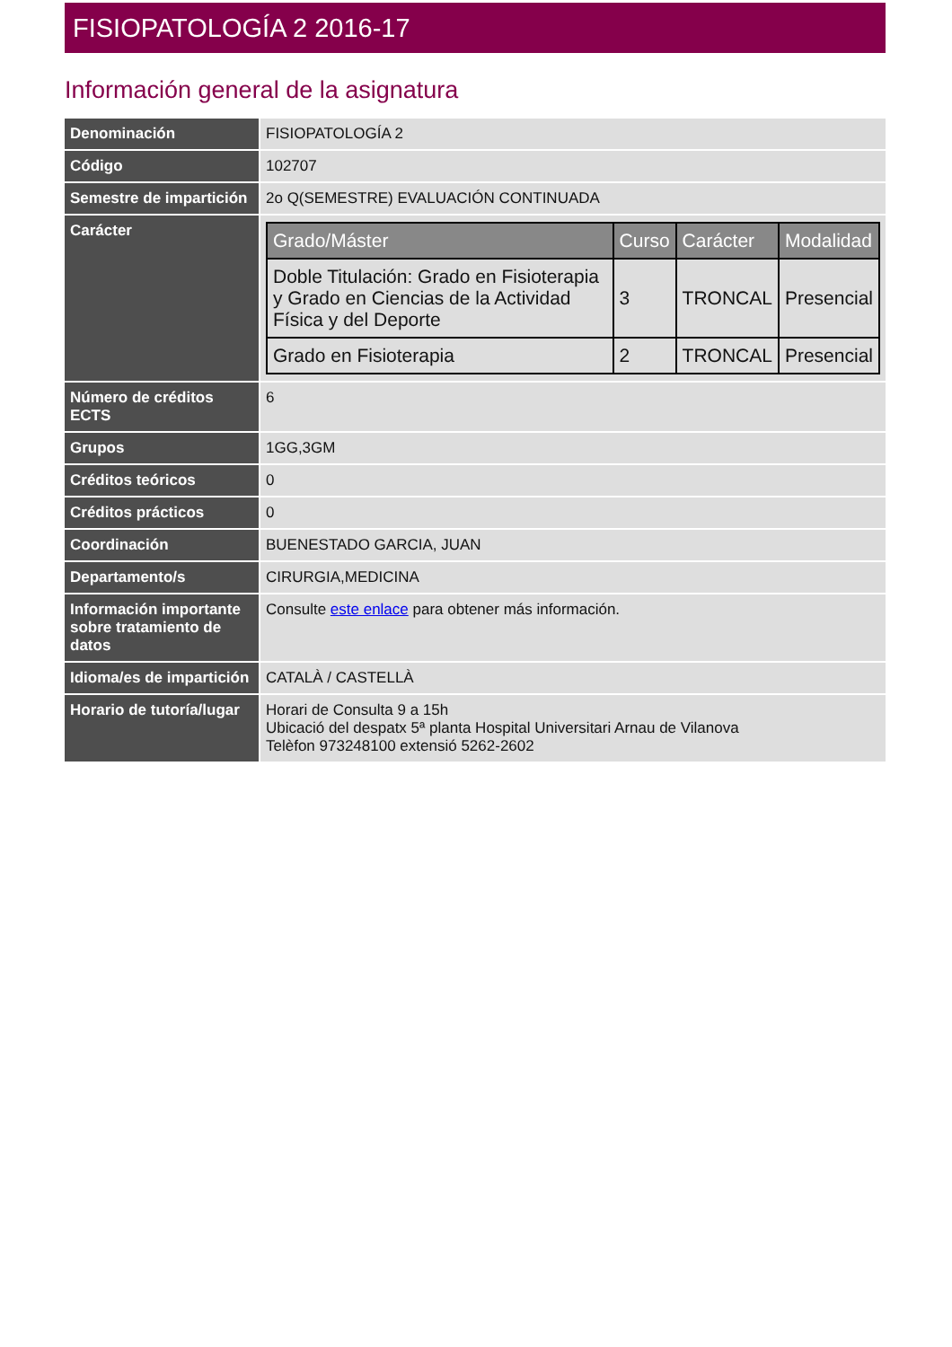FISIOPATOLOGÍA 2 2016-17
Información general de la asignatura
| Denominación | FISIOPATOLOGÍA 2 |
| Código | 102707 |
| Semestre de impartición | 2o Q(SEMESTRE) EVALUACIÓN CONTINUADA |
| Carácter | / Grado/Máster / Curso / Carácter / Modalidad / / --- / --- / --- / --- / / Doble Titulación: Grado en Fisioterapia y Grado en Ciencias de la Actividad Física y del Deporte / 3 / TRONCAL / Presencial / / Grado en Fisioterapia / 2 / TRONCAL / Presencial / |
| Número de créditos ECTS | 6 |
| Grupos | 1GG,3GM |
| Créditos teóricos | 0 |
| Créditos prácticos | 0 |
| Coordinación | BUENESTADO GARCIA, JUAN |
| Departamento/s | CIRURGIA,MEDICINA |
| Información importante sobre tratamiento de datos | Consulte este enlace para obtener más información. |
| Idioma/es de impartición | CATALÀ / CASTELLÀ |
| Horario de tutoría/lugar | Horari de Consulta 9 a 15h Ubicació del despatx 5ª planta Hospital Universitari Arnau de Vilanova Telèfon 973248100 extensió 5262-2602 |